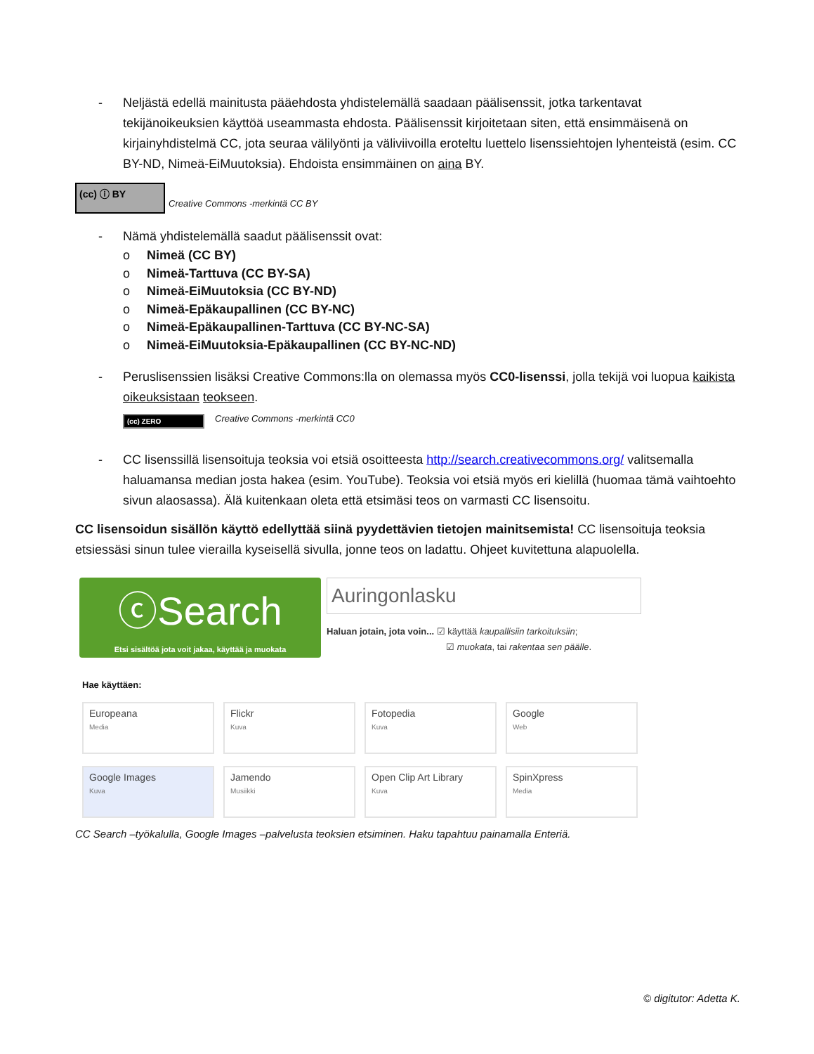- Neljästä edellä mainitusta pääehdosta yhdistelemällä saadaan päälisenssit, jotka tarkentavat tekijänoikeuksien käyttöä useammasta ehdosta. Päälisenssit kirjoitetaan siten, että ensimmäisenä on kirjainyhdistelmä CC, jota seuraa välilyönti ja väliviivoilla eroteltu luettelo lisenssiehtojen lyhenteistä (esim. CC BY-ND, Nimeä-EiMuutoksia). Ehdoista ensimmäinen on aina BY.
(cc) ⓘ BY Creative Commons -merkintä CC BY
- Nämä yhdistelemällä saadut päälisenssit ovat:
o Nimeä (CC BY)
o Nimeä-Tarttuva (CC BY-SA)
o Nimeä-EiMuutoksia (CC BY-ND)
o Nimeä-Epäkaupallinen (CC BY-NC)
o Nimeä-Epäkaupallinen-Tarttuva (CC BY-NC-SA)
o Nimeä-EiMuutoksia-Epäkaupallinen (CC BY-NC-ND)
- Peruslisenssien lisäksi Creative Commons:lla on olemassa myös CC0-lisenssi, jolla tekijä voi luopua kaikista oikeuksistaan teokseen.
(cc) ZERO Creative Commons -merkintä CC0
- CC lisenssillä lisensoituja teoksia voi etsiä osoitteesta http://search.creativecommons.org/ valitsemalla haluamansa median josta hakea (esim. YouTube). Teoksia voi etsiä myös eri kielillä (huomaa tämä vaihtoehto sivun alaosassa). Älä kuitenkaan oleta että etsimäsi teos on varmasti CC lisensoitu.
CC lisensoidun sisällön käyttö edellyttää siinä pyydettävien tietojen mainitsemista! CC lisensoituja teoksia etsiessäsi sinun tulee vierailla kyseisellä sivulla, jonne teos on ladattu. Ohjeet kuvitettuna alapuolella.
ⓒSearch
Etsi sisältöä jota voit jakaa, käyttää ja muokata
Auringonlasku
Haluan jotain, jota voin... ☑ käyttää kaupallisiin tarkoituksiin;
☑ muokata, tai rakentaa sen päälle.
Hae käyttäen:
Europeana
Media
Flickr
Kuva
Fotopedia
Kuva
Google
Web
Google Images
Kuva
Jamendo
Musiikki
Open Clip Art Library
Kuva
SpinXpress
Media
CC Search –työkalulla, Google Images –palvelusta teoksien etsiminen. Haku tapahtuu painamalla Enteriä.
© digitutor: Adetta K.